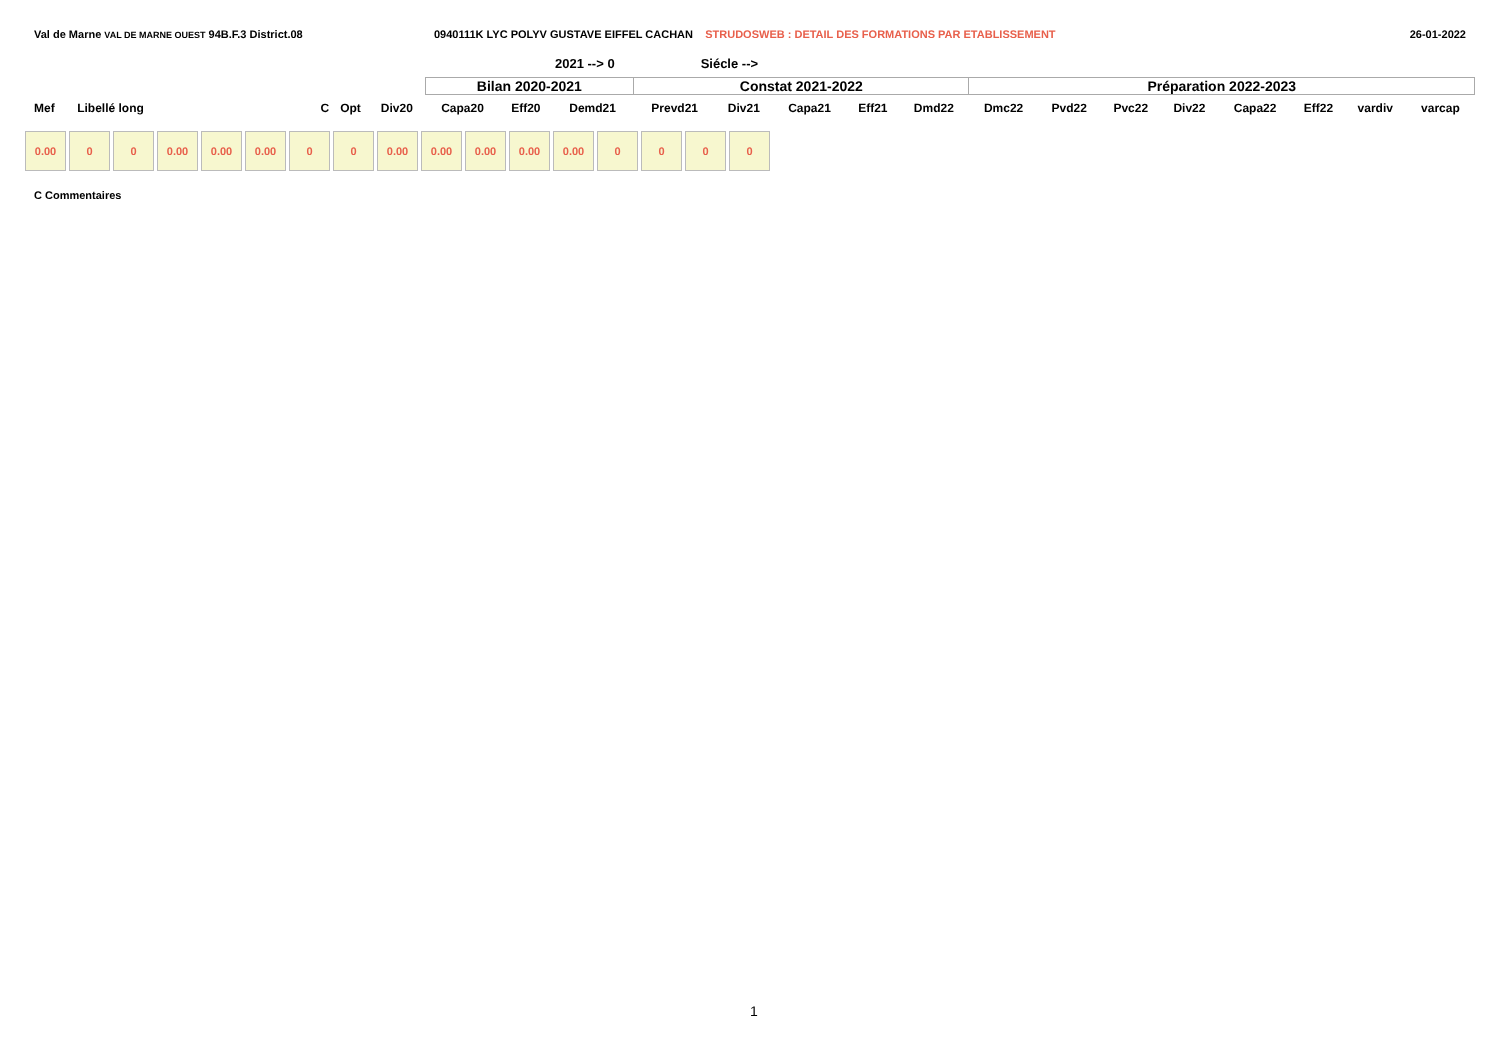Val de Marne VAL DE MARNE OUEST 94B.F.3 District.08 0940111K LYC POLYV GUSTAVE EIFFEL CACHAN STRUDOSWEB : DETAIL DES FORMATIONS PAR ETABLISSEMENT
26-01-2022
2021 --> 0 Siécle -->
| | | | | | Bilan 2020-2021 | | | Constat 2021-2022 | | | | | Préparation 2022-2023 | | | | | | | |
| Mef | Libellé long | C | Opt | Div20 | Capa20 | Eff20 | Demd21 | Prevd21 | Div21 | Capa21 | Eff21 | Dmd22 | Dmc22 | Pvd22 | Pvc22 | Div22 | Capa22 | Eff22 | vardiv | varcap |
0.00 0 0 0.00 0.00 0.00 0 0 0.00 0.00 0.00 0.00 0.00 0 0 0 0
C Commentaires
1